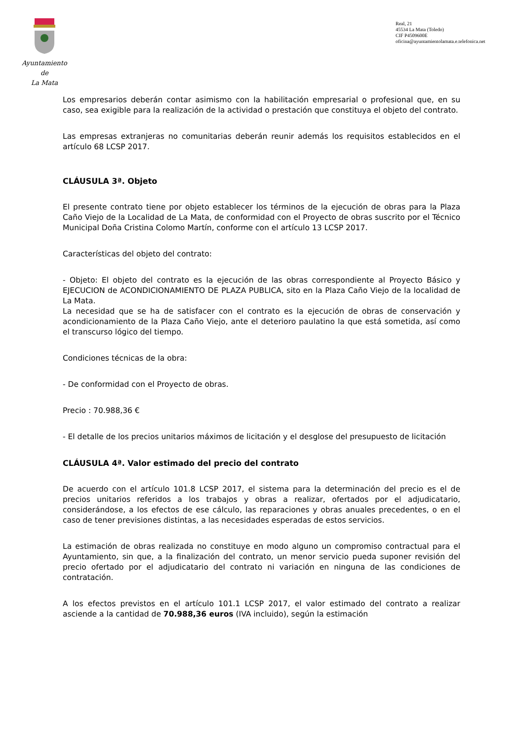Ayuntamiento
de
La Mata
Real, 21
45534 La Mata (Toledo)
CIF P4509600E
oficina@ayuntamientolamata.e.telefonica.net
Los empresarios deberán contar asimismo con la habilitación empresarial o profesional que, en su caso, sea exigible para la realización de la actividad o prestación que constituya el objeto del contrato.
Las empresas extranjeras no comunitarias deberán reunir además los requisitos establecidos en el artículo 68 LCSP 2017.
CLÁUSULA 3ª. Objeto
El presente contrato tiene por objeto establecer los términos de la ejecución de obras para la Plaza Caño Viejo de la Localidad de La Mata, de conformidad con el Proyecto de obras suscrito por el Técnico Municipal Doña Cristina Colomo Martín, conforme con el artículo 13 LCSP 2017.
Características del objeto del contrato:
- Objeto: El objeto del contrato es la ejecución de las obras correspondiente al Proyecto Básico y EJECUCION de ACONDICIONAMIENTO DE PLAZA PUBLICA, sito en la Plaza Caño Viejo de la localidad de La Mata.
La necesidad que se ha de satisfacer con el contrato es la ejecución de obras de conservación y acondicionamiento de la Plaza Caño Viejo, ante el deterioro paulatino la que está sometida, así como el transcurso lógico del tiempo.
Condiciones técnicas de la obra:
- De conformidad con el Proyecto de obras.
Precio : 70.988,36 €
- El detalle de los precios unitarios máximos de licitación y el desglose del presupuesto de licitación
CLÁUSULA 4ª. Valor estimado del precio del contrato
De acuerdo con el artículo 101.8 LCSP 2017, el sistema para la determinación del precio es el de precios unitarios referidos a los trabajos y obras a realizar, ofertados por el adjudicatario, considerándose, a los efectos de ese cálculo, las reparaciones y obras anuales precedentes, o en el caso de tener previsiones distintas, a las necesidades esperadas de estos servicios.
La estimación de obras realizada no constituye en modo alguno un compromiso contractual para el Ayuntamiento, sin que, a la finalización del contrato, un menor servicio pueda suponer revisión del precio ofertado por el adjudicatario del contrato ni variación en ninguna de las condiciones de contratación.
A los efectos previstos en el artículo 101.1 LCSP 2017, el valor estimado del contrato a realizar asciende a la cantidad de 70.988,36 euros (IVA incluido), según la estimación